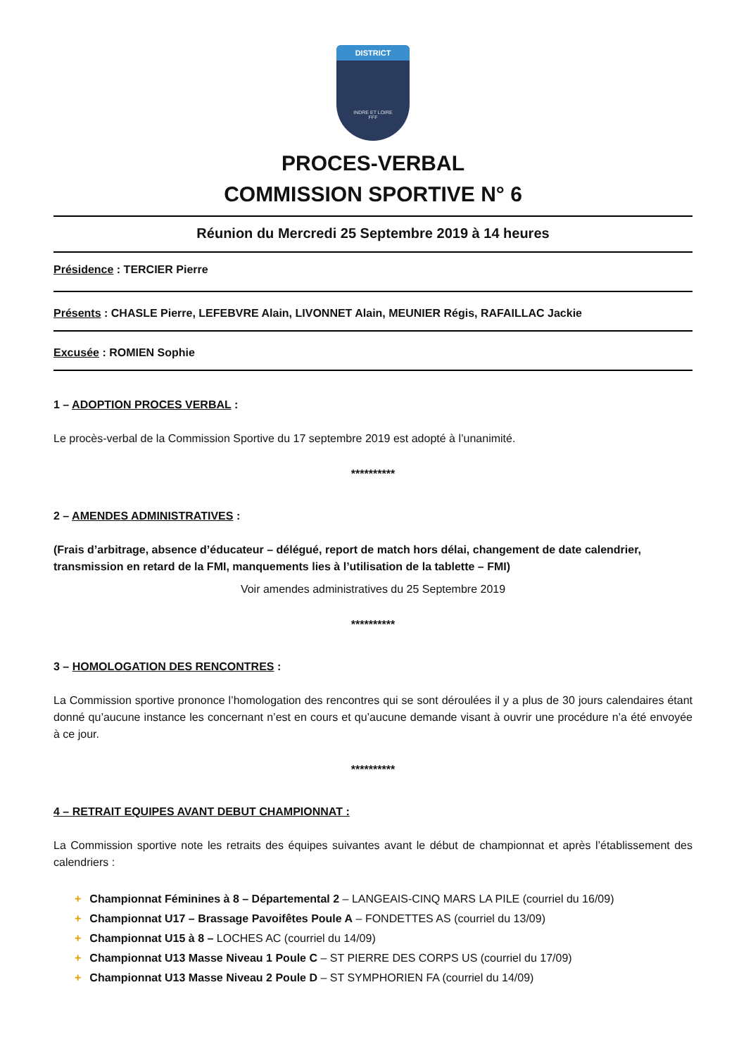DISTRICT
INDRE ET LOIRE
FFF
PROCES-VERBAL
COMMISSION SPORTIVE N° 6
Réunion du Mercredi 25 Septembre 2019 à 14 heures
Présidence : TERCIER Pierre
Présents : CHASLE Pierre, LEFEBVRE Alain, LIVONNET Alain, MEUNIER Régis, RAFAILLAC Jackie
Excusée : ROMIEN Sophie
1 – ADOPTION PROCES VERBAL :
Le procès-verbal de la Commission Sportive du 17 septembre 2019 est adopté à l’unanimité.
**********
2 – AMENDES ADMINISTRATIVES :
(Frais d’arbitrage, absence d’éducateur – délégué, report de match hors délai, changement de date calendrier, transmission en retard de la FMI, manquements lies à l’utilisation de la tablette – FMI)
Voir amendes administratives du 25 Septembre 2019
**********
3 – HOMOLOGATION DES RENCONTRES :
La Commission sportive prononce l’homologation des rencontres qui se sont déroulées il y a plus de 30 jours calendaires étant donné qu’aucune instance les concernant n’est en cours et qu’aucune demande visant à ouvrir une procédure n’a été envoyée à ce jour.
**********
4 – RETRAIT EQUIPES AVANT DEBUT CHAMPIONNAT :
La Commission sportive note les retraits des équipes suivantes avant le début de championnat et après l’établissement des calendriers :
+ Championnat Féminines à 8 – Départemental 2 – LANGEAIS-CINQ MARS LA PILE (courriel du 16/09)
+ Championnat U17 – Brassage Pavoifêtes Poule A – FONDETTES AS (courriel du 13/09)
+ Championnat U15 à 8 – LOCHES AC (courriel du 14/09)
+ Championnat U13 Masse Niveau 1 Poule C – ST PIERRE DES CORPS US (courriel du 17/09)
+ Championnat U13 Masse Niveau 2 Poule D – ST SYMPHORIEN FA (courriel du 14/09)